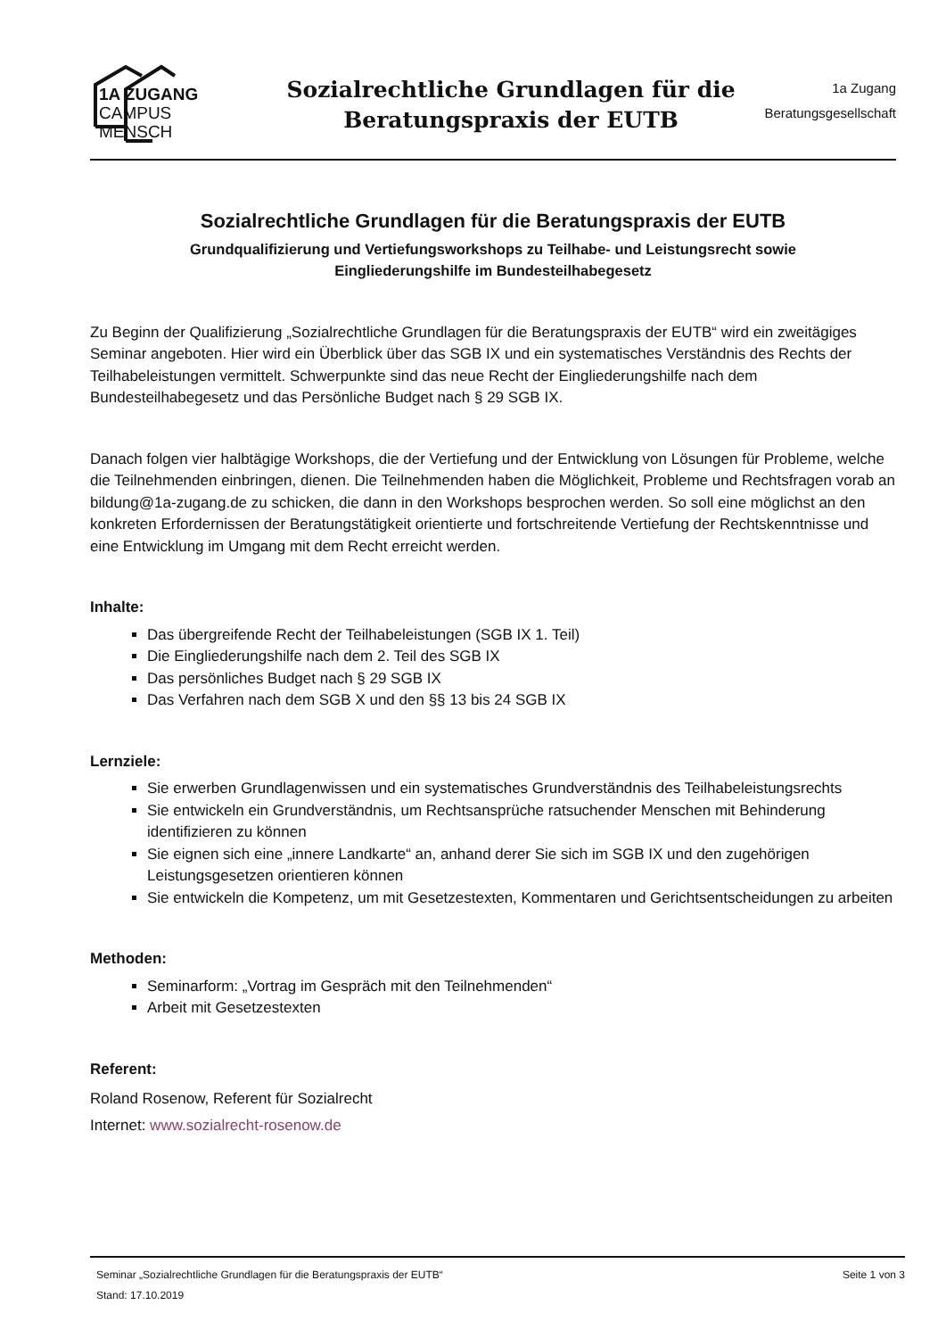1A ZUGANG
CAMPUS
MENSCH
Sozialrechtliche Grundlagen für die
Beratungspraxis der EUTB
1a Zugang
Beratungsgesellschaft
Sozialrechtliche Grundlagen für die Beratungspraxis der EUTB
Grundqualifizierung und Vertiefungsworkshops zu Teilhabe- und Leistungsrecht sowie
Eingliederungshilfe im Bundesteilhabegesetz
Zu Beginn der Qualifizierung „Sozialrechtliche Grundlagen für die Beratungspraxis der EUTB“ wird ein zweitägiges Seminar angeboten. Hier wird ein Überblick über das SGB IX und ein systematisches Verständnis des Rechts der Teilhabeleistungen vermittelt. Schwerpunkte sind das neue Recht der Eingliederungshilfe nach dem Bundesteilhabegesetz und das Persönliche Budget nach § 29 SGB IX.
Danach folgen vier halbtägige Workshops, die der Vertiefung und der Entwicklung von Lösungen für Probleme, welche die Teilnehmenden einbringen, dienen. Die Teilnehmenden haben die Möglichkeit, Probleme und Rechtsfragen vorab an bildung@1a-zugang.de zu schicken, die dann in den Workshops besprochen werden. So soll eine möglichst an den konkreten Erfordernissen der Beratungstätigkeit orientierte und fortschreitende Vertiefung der Rechtskenntnisse und eine Entwicklung im Umgang mit dem Recht erreicht werden.
Inhalte:
Das übergreifende Recht der Teilhabeleistungen (SGB IX 1. Teil)
Die Eingliederungshilfe nach dem 2. Teil des SGB IX
Das persönliches Budget nach § 29 SGB IX
Das Verfahren nach dem SGB X und den §§ 13 bis 24 SGB IX
Lernziele:
Sie erwerben Grundlagenwissen und ein systematisches Grundverständnis des Teilhabeleistungsrechts
Sie entwickeln ein Grundverständnis, um Rechtsansprüche ratsuchender Menschen mit Behinderung identifizieren zu können
Sie eignen sich eine „innere Landkarte“ an, anhand derer Sie sich im SGB IX und den zugehörigen Leistungsgesetzen orientieren können
Sie entwickeln die Kompetenz, um mit Gesetzestexten, Kommentaren und Gerichtsentscheidungen zu arbeiten
Methoden:
Seminarform: „Vortrag im Gespräch mit den Teilnehmenden“
Arbeit mit Gesetzestexten
Referent:
Roland Rosenow, Referent für Sozialrecht
Internet: www.sozialrecht-rosenow.de
Seminar „Sozialrechtliche Grundlagen für die Beratungspraxis der EUTB“ Seite 1 von 3
Stand: 17.10.2019